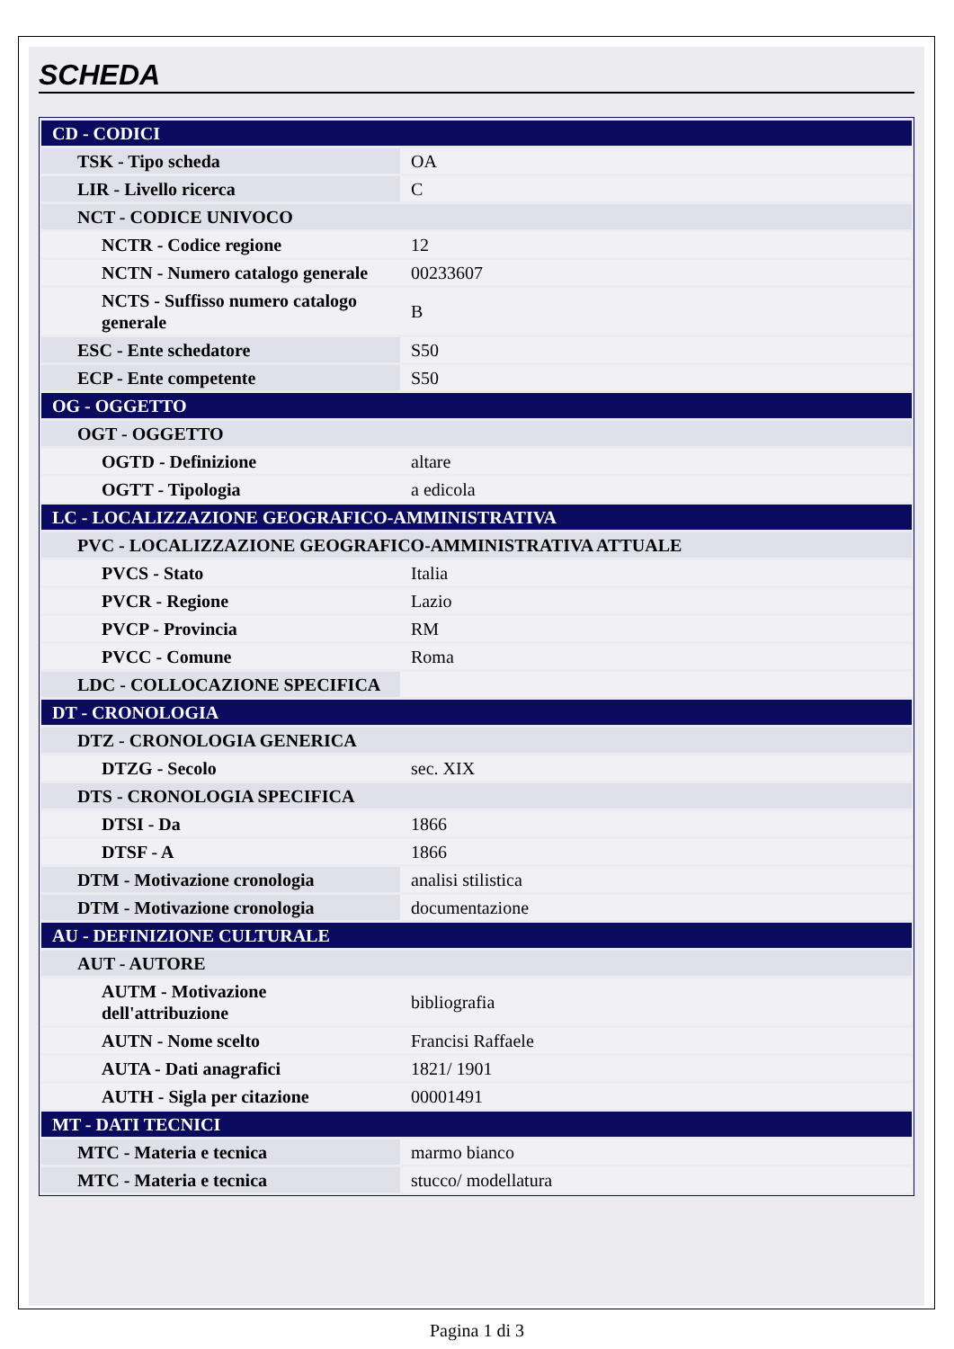SCHEDA
| CD - CODICI | |
| TSK - Tipo scheda | OA |
| LIR - Livello ricerca | C |
| NCT - CODICE UNIVOCO | |
| NCTR - Codice regione | 12 |
| NCTN - Numero catalogo generale | 00233607 |
| NCTS - Suffisso numero catalogo generale | B |
| ESC - Ente schedatore | S50 |
| ECP - Ente competente | S50 |
| OG - OGGETTO | |
| OGT - OGGETTO | |
| OGTD - Definizione | altare |
| OGTT - Tipologia | a edicola |
| LC - LOCALIZZAZIONE GEOGRAFICO-AMMINISTRATIVA | |
| PVC - LOCALIZZAZIONE GEOGRAFICO-AMMINISTRATIVA ATTUALE | |
| PVCS - Stato | Italia |
| PVCR - Regione | Lazio |
| PVCP - Provincia | RM |
| PVCC - Comune | Roma |
| LDC - COLLOCAZIONE SPECIFICA | |
| DT - CRONOLOGIA | |
| DTZ - CRONOLOGIA GENERICA | |
| DTZG - Secolo | sec. XIX |
| DTS - CRONOLOGIA SPECIFICA | |
| DTSI - Da | 1866 |
| DTSF - A | 1866 |
| DTM - Motivazione cronologia | analisi stilistica |
| DTM - Motivazione cronologia | documentazione |
| AU - DEFINIZIONE CULTURALE | |
| AUT - AUTORE | |
| AUTM - Motivazione dell'attribuzione | bibliografia |
| AUTN - Nome scelto | Francisi Raffaele |
| AUTA - Dati anagrafici | 1821/ 1901 |
| AUTH - Sigla per citazione | 00001491 |
| MT - DATI TECNICI | |
| MTC - Materia e tecnica | marmo bianco |
| MTC - Materia e tecnica | stucco/ modellatura |
Pagina 1 di 3